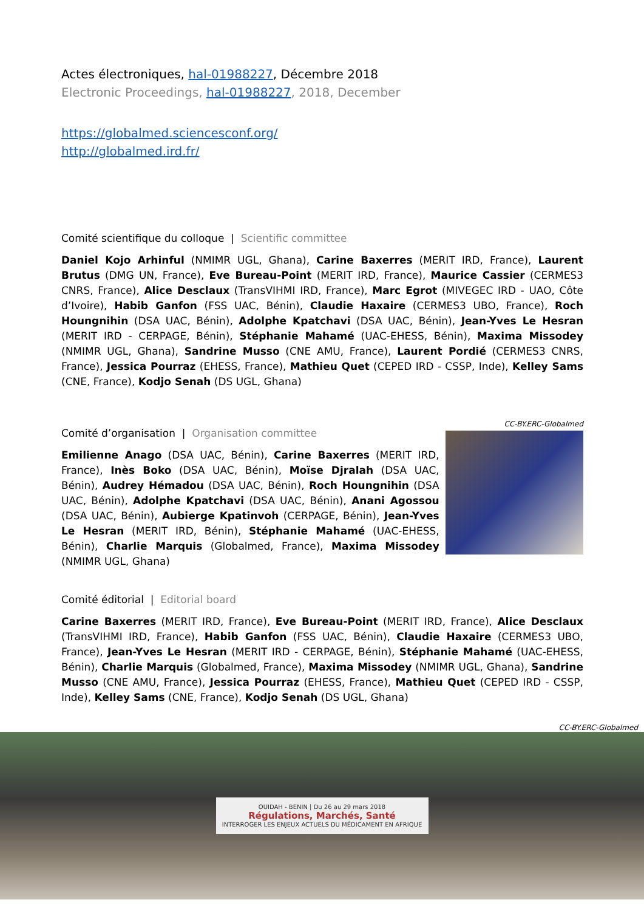Actes électroniques, hal-01988227, Décembre 2018
Electronic Proceedings, hal-01988227, 2018, December
https://globalmed.sciencesconf.org/
http://globalmed.ird.fr/
Comité scientifique du colloque | Scientific committee
Daniel Kojo Arhinful (NMIMR UGL, Ghana), Carine Baxerres (MERIT IRD, France), Laurent Brutus (DMG UN, France), Eve Bureau-Point (MERIT IRD, France), Maurice Cassier (CERMES3 CNRS, France), Alice Desclaux (TransVIHMI IRD, France), Marc Egrot (MIVEGEC IRD - UAO, Côte d’Ivoire), Habib Ganfon (FSS UAC, Bénin), Claudie Haxaire (CERMES3 UBO, France), Roch Houngnihin (DSA UAC, Bénin), Adolphe Kpatchavi (DSA UAC, Bénin), Jean-Yves Le Hesran (MERIT IRD - CERPAGE, Bénin), Stéphanie Mahamé (UAC-EHESS, Bénin), Maxima Missodey (NMIMR UGL, Ghana), Sandrine Musso (CNE AMU, France), Laurent Pordié (CERMES3 CNRS, France), Jessica Pourraz (EHESS, France), Mathieu Quet (CEPED IRD - CSSP, Inde), Kelley Sams (CNE, France), Kodjo Senah (DS UGL, Ghana)
Comité d’organisation | Organisation committee
Emilienne Anago (DSA UAC, Bénin), Carine Baxerres (MERIT IRD, France), Inès Boko (DSA UAC, Bénin), Moïse Djralah (DSA UAC, Bénin), Audrey Hémadou (DSA UAC, Bénin), Roch Houngnihin (DSA UAC, Bénin), Adolphe Kpatchavi (DSA UAC, Bénin), Anani Agossou (DSA UAC, Bénin), Aubierge Kpatinvoh (CERPAGE, Bénin), Jean-Yves Le Hesran (MERIT IRD, Bénin), Stéphanie Mahamé (UAC-EHESS, Bénin), Charlie Marquis (Globalmed, France), Maxima Missodey (NMIMR UGL, Ghana)
CC-BY.ERC-Globalmed
Comité éditorial | Editorial board
Carine Baxerres (MERIT IRD, France), Eve Bureau-Point (MERIT IRD, France), Alice Desclaux (TransVIHMI IRD, France), Habib Ganfon (FSS UAC, Bénin), Claudie Haxaire (CERMES3 UBO, France), Jean-Yves Le Hesran (MERIT IRD - CERPAGE, Bénin), Stéphanie Mahamé (UAC-EHESS, Bénin), Charlie Marquis (Globalmed, France), Maxima Missodey (NMIMR UGL, Ghana), Sandrine Musso (CNE AMU, France), Jessica Pourraz (EHESS, France), Mathieu Quet (CEPED IRD - CSSP, Inde), Kelley Sams (CNE, France), Kodjo Senah (DS UGL, Ghana)
CC-BY.ERC-Globalmed
OUIDAH - BENIN | Du 26 au 29 mars 2018
Régulations, Marchés, Santé
INTERROGER LES ENJEUX ACTUELS DU MÉDICAMENT EN AFRIQUE